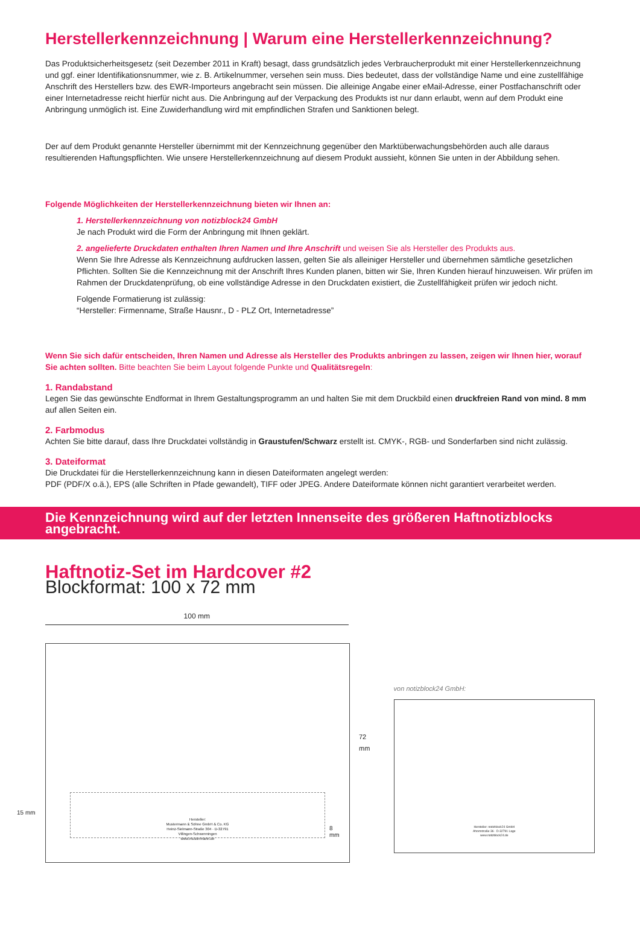Herstellerkennzeichnung | Warum eine Herstellerkennzeichnung?
Das Produktsicherheitsgesetz (seit Dezember 2011 in Kraft) besagt, dass grundsätzlich jedes Verbraucherprodukt mit einer Herstellerkennzeichnung und ggf. einer Identifikationsnummer, wie z. B. Artikelnummer, versehen sein muss. Dies bedeutet, dass der vollständige Name und eine zustellfähige Anschrift des Herstellers bzw. des EWR-Importeurs angebracht sein müssen. Die alleinige Angabe einer eMail-Adresse, einer Postfachanschrift oder einer Internetadresse reicht hierfür nicht aus. Die Anbringung auf der Verpackung des Produkts ist nur dann erlaubt, wenn auf dem Produkt eine Anbringung unmöglich ist. Eine Zuwiderhandlung wird mit empfindlichen Strafen und Sanktionen belegt.
Der auf dem Produkt genannte Hersteller übernimmt mit der Kennzeichnung gegenüber den Marktüberwachungsbehörden auch alle daraus resultierenden Haftungspflichten. Wie unsere Herstellerkennzeichnung auf diesem Produkt aussieht, können Sie unten in der Abbildung sehen.
Folgende Möglichkeiten der Herstellerkennzeichnung bieten wir Ihnen an:
1. Herstellerkennzeichnung von notizblock24 GmbH
Je nach Produkt wird die Form der Anbringung mit Ihnen geklärt.
2. angelieferte Druckdaten enthalten Ihren Namen und Ihre Anschrift und weisen Sie als Hersteller des Produkts aus.
Wenn Sie Ihre Adresse als Kennzeichnung aufdrucken lassen, gelten Sie als alleiniger Hersteller und übernehmen sämtliche gesetzlichen Pflichten. Sollten Sie die Kennzeichnung mit der Anschrift Ihres Kunden planen, bitten wir Sie, Ihren Kunden hierauf hinzuweisen. Wir prüfen im Rahmen der Druckdatenprüfung, ob eine vollständige Adresse in den Druckdaten existiert, die Zustellfähigkeit prüfen wir jedoch nicht.
Folgende Formatierung ist zulässig:
“Hersteller: Firmenname, Straße Hausnr., D - PLZ Ort, Internetadresse”
Wenn Sie sich dafür entscheiden, Ihren Namen und Adresse als Hersteller des Produkts anbringen zu lassen, zeigen wir Ihnen hier, worauf Sie achten sollten. Bitte beachten Sie beim Layout folgende Punkte und Qualitätsregeln:
1. Randabstand
Legen Sie das gewünschte Endformat in Ihrem Gestaltungsprogramm an und halten Sie mit dem Druckbild einen druckfreien Rand von mind. 8 mm
auf allen Seiten ein.
2. Farbmodus
Achten Sie bitte darauf, dass Ihre Druckdatei vollständig in Graustufen/Schwarz erstellt ist. CMYK-, RGB- und Sonderfarben sind nicht zulässig.
3. Dateiformat
Die Druckdatei für die Herstellerkennzeichnung kann in diesen Dateiformaten angelegt werden:
PDF (PDF/X o.ä.), EPS (alle Schriften in Pfade gewandelt), TIFF oder JPEG. Andere Dateiformate können nicht garantiert verarbeitet werden.
Die Kennzeichnung wird auf der letzten Innenseite des größeren Haftnotizblocks angebracht.
Haftnotiz-Set im Hardcover #2
Blockformat: 100 x 72 mm
100 mm
Hersteller:
Mustermann & Söhne GmbH & Co. KG
Heinz-Sielmann-Straße 304 · D-32791
Villingen-Schwenningen
www.mustermann.de
8
mm
15 mm
72 mm
von notizblock24 GmbH:
Hersteller: notizblock24 GmbH
Ahornstraße 36 · D-32791 Lage
www.notizblock24.de